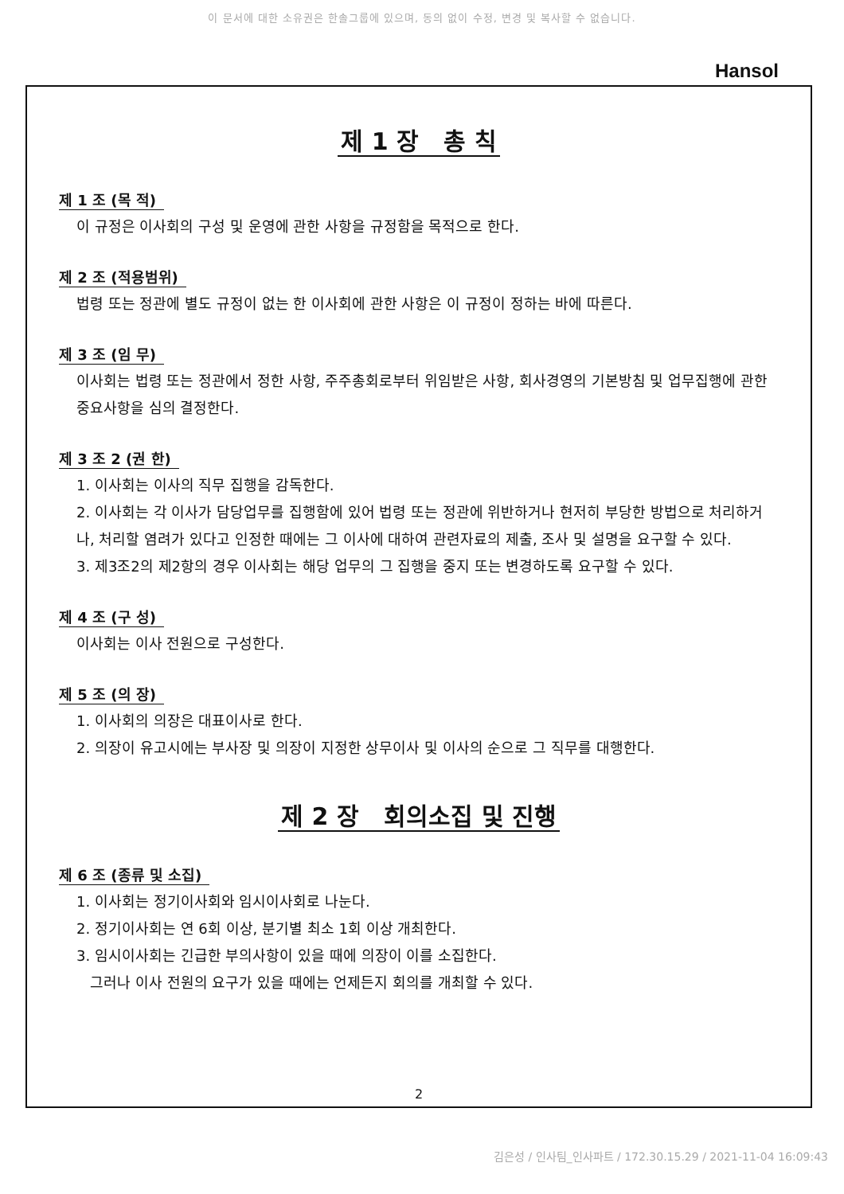이 문서에 대한 소유권은 한솔그룹에 있으며, 동의 없이 수정, 변경 및 복사할 수 없습니다.
Hansol
제 1 장 총 칙
제 1 조 (목 적)
이 규정은 이사회의 구성 및 운영에 관한 사항을 규정함을 목적으로 한다.
제 2 조 (적용범위)
법령 또는 정관에 별도 규정이 없는 한 이사회에 관한 사항은 이 규정이 정하는 바에 따른다.
제 3 조 (임 무)
이사회는 법령 또는 정관에서 정한 사항, 주주총회로부터 위임받은 사항, 회사경영의 기본방침 및 업무집행에 관한 중요사항을 심의 결정한다.
제 3 조 2 (권 한)
1. 이사회는 이사의 직무 집행을 감독한다.
2. 이사회는 각 이사가 담당업무를 집행함에 있어 법령 또는 정관에 위반하거나 현저히 부당한 방법으로 처리하거나, 처리할 염려가 있다고 인정한 때에는 그 이사에 대하여 관련자료의 제출, 조사 및 설명을 요구할 수 있다.
3. 제3조2의 제2항의 경우 이사회는 해당 업무의 그 집행을 중지 또는 변경하도록 요구할 수 있다.
제 4 조 (구 성)
이사회는 이사 전원으로 구성한다.
제 5 조 (의 장)
1. 이사회의 의장은 대표이사로 한다.
2. 의장이 유고시에는 부사장 및 의장이 지정한 상무이사 및 이사의 순으로 그 직무를 대행한다.
제 2 장 회의소집 및 진행
제 6 조 (종류 및 소집)
1. 이사회는 정기이사회와 임시이사회로 나눈다.
2. 정기이사회는 연 6회 이상, 분기별 최소 1회 이상 개최한다.
3. 임시이사회는 긴급한 부의사항이 있을 때에 의장이 이를 소집한다.
그러나 이사 전원의 요구가 있을 때에는 언제든지 회의를 개최할 수 있다.
2
김은성 / 인사팀_인사파트 / 172.30.15.29 / 2021-11-04 16:09:43